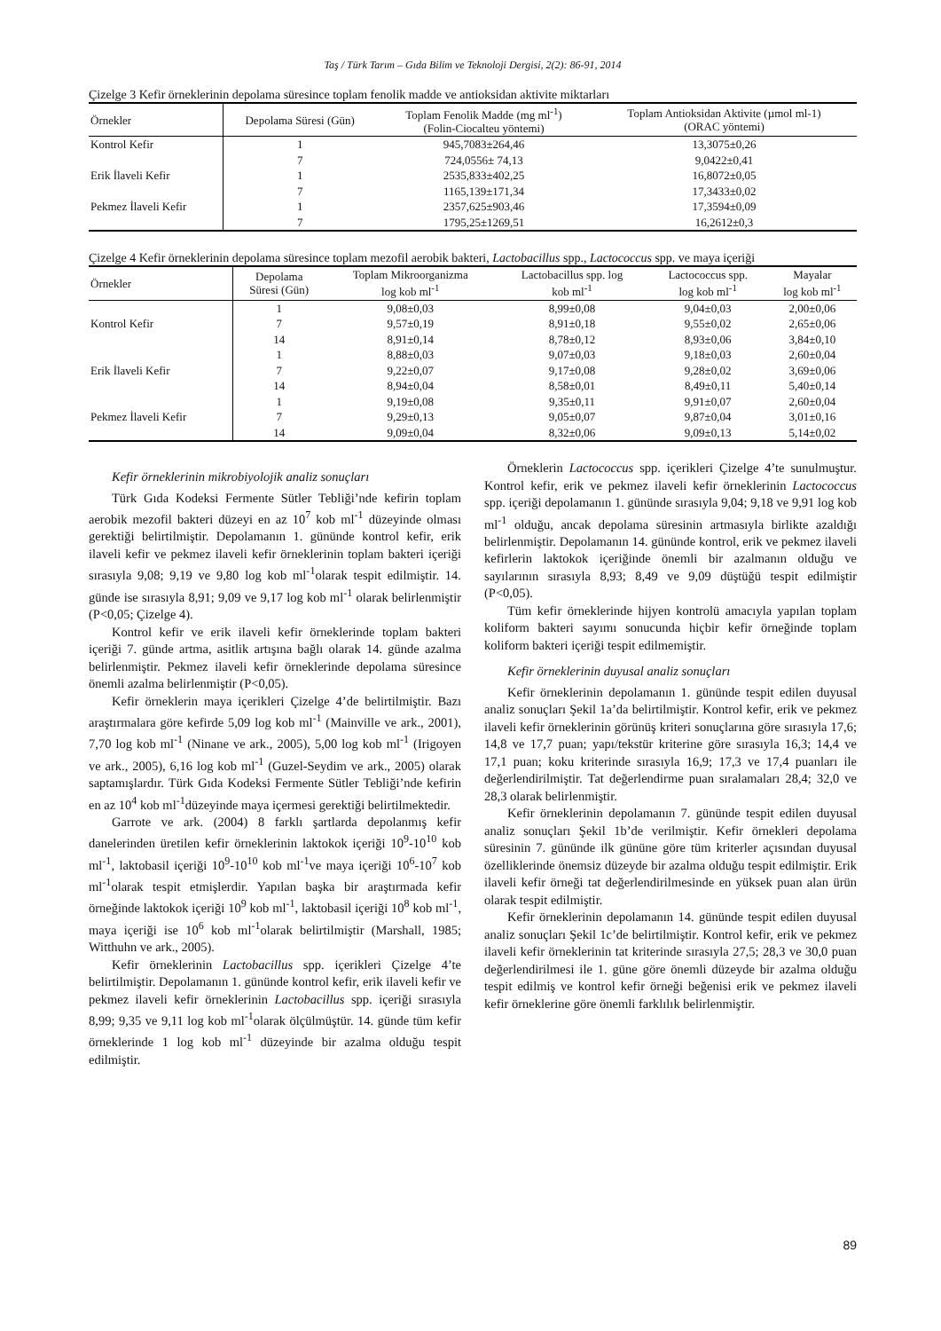Taş / Türk Tarım – Gıda Bilim ve Teknoloji Dergisi, 2(2): 86-91, 2014
Çizelge 3 Kefir örneklerinin depolama süresince toplam fenolik madde ve antioksidan aktivite miktarları
| Örnekler | Depolama Süresi (Gün) | Toplam Fenolik Madde (mg ml<sup>-1</sup>) (Folin-Ciocalteu yöntemi) | Toplam Antioksidan Aktivite (µmol ml-1) (ORAC yöntemi) |
| --- | --- | --- | --- |
| Kontrol Kefir | 1 | 945,7083±264,46 | 13,3075±0,26 |
| | 7 | 724,0556± 74,13 | 9,0422±0,41 |
| Erik İlaveli Kefir | 1 | 2535,833±402,25 | 16,8072±0,05 |
| | 7 | 1165,139±171,34 | 17,3433±0,02 |
| Pekmez İlaveli Kefir | 1 | 2357,625±903,46 | 17,3594±0,09 |
| | 7 | 1795,25±1269,51 | 16,2612±0,3 |
Çizelge 4 Kefir örneklerinin depolama süresince toplam mezofil aerobik bakteri, Lactobacillus spp., Lactococcus spp. ve maya içeriği
| Örnekler | Depolama Süresi (Gün) | Toplam Mikroorganizma log kob ml<sup>-1</sup> | Lactobacillus spp. log kob ml<sup>-1</sup> | Lactococcus spp. log kob ml<sup>-1</sup> | Mayalar log kob ml<sup>-1</sup> |
| --- | --- | --- | --- | --- | --- |
| Kontrol Kefir | 1 | 9,08±0,03 | 8,99±0,08 | 9,04±0,03 | 2,00±0,06 |
| | 7 | 9,57±0,19 | 8,91±0,18 | 9,55±0,02 | 2,65±0,06 |
| | 14 | 8,91±0,14 | 8,78±0,12 | 8,93±0,06 | 3,84±0,10 |
| Erik İlaveli Kefir | 1 | 8,88±0,03 | 9,07±0,03 | 9,18±0,03 | 2,60±0,04 |
| | 7 | 9,22±0,07 | 9,17±0,08 | 9,28±0,02 | 3,69±0,06 |
| | 14 | 8,94±0,04 | 8,58±0,01 | 8,49±0,11 | 5,40±0,14 |
| Pekmez İlaveli Kefir | 1 | 9,19±0,08 | 9,35±0,11 | 9,91±0,07 | 2,60±0,04 |
| | 7 | 9,29±0,13 | 9,05±0,07 | 9,87±0,04 | 3,01±0,16 |
| | 14 | 9,09±0,04 | 8,32±0,06 | 9,09±0,13 | 5,14±0,02 |
Kefir örneklerinin mikrobiyolojik analiz sonuçları
Türk Gıda Kodeksi Fermente Sütler Tebliği’nde kefirin toplam aerobik mezofil bakteri düzeyi en az 10<sup>7</sup> kob ml<sup>-1</sup> düzeyinde olması gerektiği belirtilmiştir. Depolamanın 1. gününde kontrol kefir, erik ilaveli kefir ve pekmez ilaveli kefir örneklerinin toplam bakteri içeriği sırasıyla 9,08; 9,19 ve 9,80 log kob ml<sup>-1</sup>olarak tespit edilmiştir. 14. günde ise sırasıyla 8,91; 9,09 ve 9,17 log kob ml<sup>-1</sup> olarak belirlenmiştir (P<0,05; Çizelge 4).
Kontrol kefir ve erik ilaveli kefir örneklerinde toplam bakteri içeriği 7. günde artma, asitlik artışına bağlı olarak 14. günde azalma belirlenmiştir. Pekmez ilaveli kefir örneklerinde depolama süresince önemli azalma belirlenmiştir (P<0,05).
Kefir örneklerin maya içerikleri Çizelge 4’de belirtilmiştir. Bazı araştırmalara göre kefirde 5,09 log kob ml<sup>-1</sup> (Mainville ve ark., 2001), 7,70 log kob ml<sup>-1</sup> (Ninane ve ark., 2005), 5,00 log kob ml<sup>-1</sup> (Irigoyen ve ark., 2005), 6,16 log kob ml<sup>-1</sup> (Guzel-Seydim ve ark., 2005) olarak saptamışlardır. Türk Gıda Kodeksi Fermente Sütler Tebliği’nde kefirin en az 10<sup>4</sup> kob ml<sup>-1</sup>düzeyinde maya içermesi gerektiği belirtilmektedir.
Garrote ve ark. (2004) 8 farklı şartlarda depolanmış kefir danelerinden üretilen kefir örneklerinin laktokok içeriği 10<sup>9</sup>-10<sup>10</sup> kob ml<sup>-1</sup>, laktobasil içeriği 10<sup>9</sup>-10<sup>10</sup> kob ml<sup>-1</sup>ve maya içeriği 10<sup>6</sup>-10<sup>7</sup> kob ml<sup>-1</sup>olarak tespit etmişlerdir. Yapılan başka bir araştırmada kefir örneğinde laktokok içeriği 10<sup>9</sup> kob ml<sup>-1</sup>, laktobasil içeriği 10<sup>8</sup> kob ml<sup>-1</sup>, maya içeriği ise 10<sup>6</sup> kob ml<sup>-1</sup>olarak belirtilmiştir (Marshall, 1985; Witthuhn ve ark., 2005).
Kefir örneklerinin Lactobacillus spp. içerikleri Çizelge 4’te belirtilmiştir. Depolamanın 1. gününde kontrol kefir, erik ilaveli kefir ve pekmez ilaveli kefir örneklerinin Lactobacillus spp. içeriği sırasıyla 8,99; 9,35 ve 9,11 log kob ml<sup>-1</sup>olarak ölçülmüştür. 14. günde tüm kefir örneklerinde 1 log kob ml<sup>-1</sup> düzeyinde bir azalma olduğu tespit edilmiştir.
Örneklerin Lactococcus spp. içerikleri Çizelge 4’te sunulmuştur. Kontrol kefir, erik ve pekmez ilaveli kefir örneklerinin Lactococcus spp. içeriği depolamanın 1. gününde sırasıyla 9,04; 9,18 ve 9,91 log kob ml<sup>-1</sup> olduğu, ancak depolama süresinin artmasıyla birlikte azaldığı belirlenmiştir. Depolamanın 14. gününde kontrol, erik ve pekmez ilaveli kefirlerin laktokok içeriğinde önemli bir azalmanın olduğu ve sayılarının sırasıyla 8,93; 8,49 ve 9,09 düştüğü tespit edilmiştir (P<0,05).
Tüm kefir örneklerinde hijyen kontrolü amacıyla yapılan toplam koliform bakteri sayımı sonucunda hiçbir kefir örneğinde toplam koliform bakteri içeriği tespit edilmemiştir.
Kefir örneklerinin duyusal analiz sonuçları
Kefir örneklerinin depolamanın 1. gününde tespit edilen duyusal analiz sonuçları Şekil 1a’da belirtilmiştir. Kontrol kefir, erik ve pekmez ilaveli kefir örneklerinin görünüş kriteri sonuçlarına göre sırasıyla 17,6; 14,8 ve 17,7 puan; yapı/tekstür kriterine göre sırasıyla 16,3; 14,4 ve 17,1 puan; koku kriterinde sırasıyla 16,9; 17,3 ve 17,4 puanları ile değerlendirilmiştir. Tat değerlendirme puan sıralamaları 28,4; 32,0 ve 28,3 olarak belirlenmiştir.
Kefir örneklerinin depolamanın 7. gününde tespit edilen duyusal analiz sonuçları Şekil 1b’de verilmiştir. Kefir örnekleri depolama süresinin 7. gününde ilk gününe göre tüm kriterler açısından duyusal özelliklerinde önemsiz düzeyde bir azalma olduğu tespit edilmiştir. Erik ilaveli kefir örneği tat değerlendirilmesinde en yüksek puan alan ürün olarak tespit edilmiştir.
Kefir örneklerinin depolamanın 14. gününde tespit edilen duyusal analiz sonuçları Şekil 1c’de belirtilmiştir. Kontrol kefir, erik ve pekmez ilaveli kefir örneklerinin tat kriterinde sırasıyla 27,5; 28,3 ve 30,0 puan değerlendirilmesi ile 1. güne göre önemli düzeyde bir azalma olduğu tespit edilmiş ve kontrol kefir örneği beğenisi erik ve pekmez ilaveli kefir örneklerine göre önemli farklılık belirlenmiştir.
89